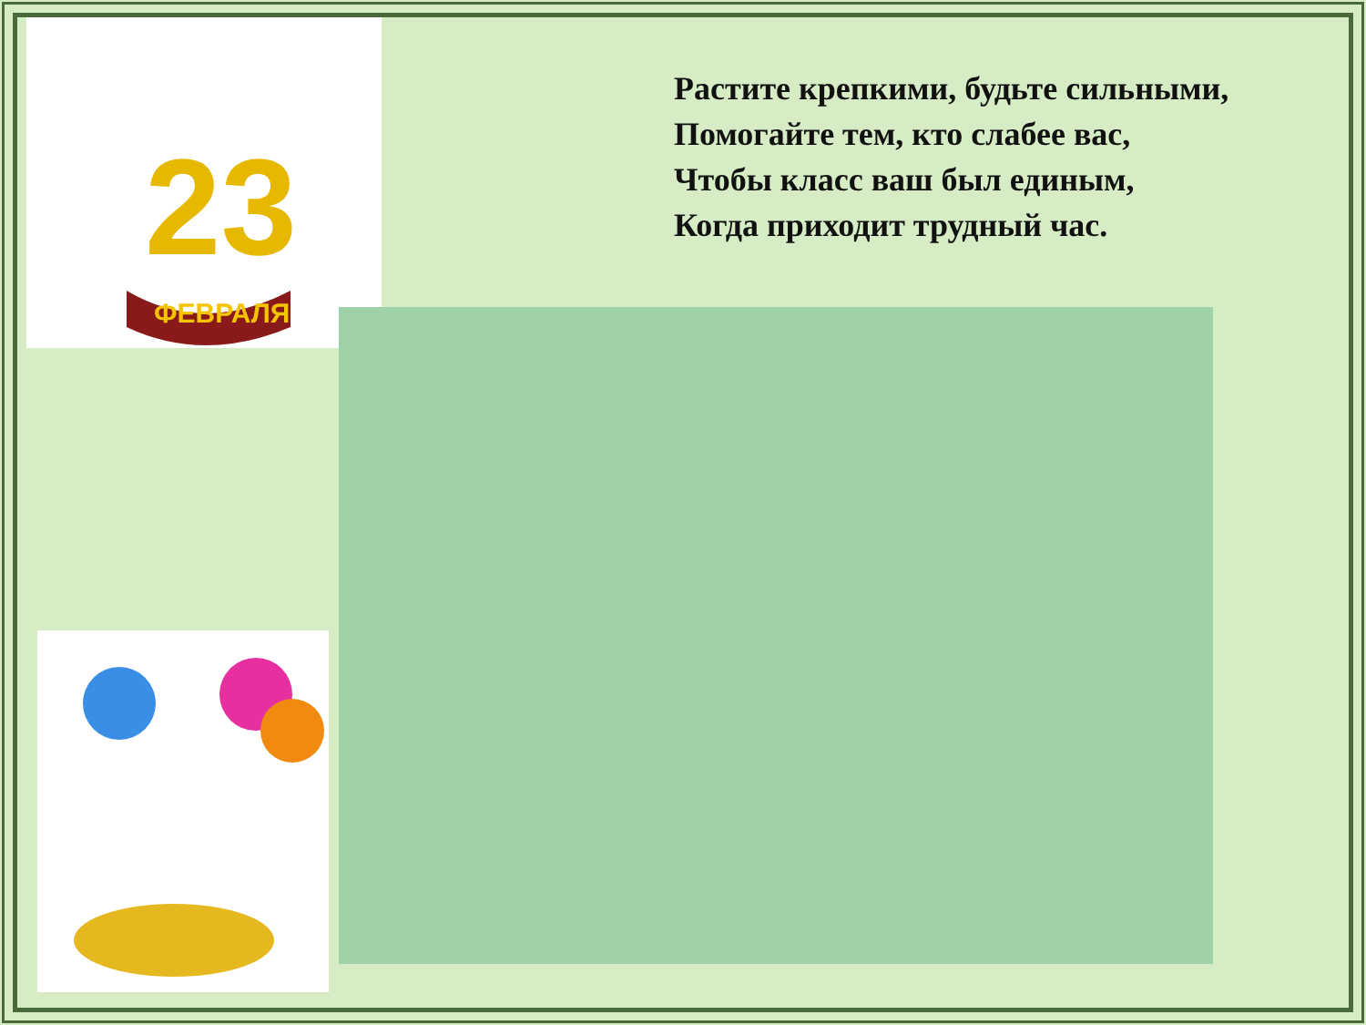23
ФЕВРАЛЯ
Растите крепкими, будьте сильными,
Помогайте тем, кто слабее вас,
Чтобы класс ваш был единым,
Когда приходит трудный час.